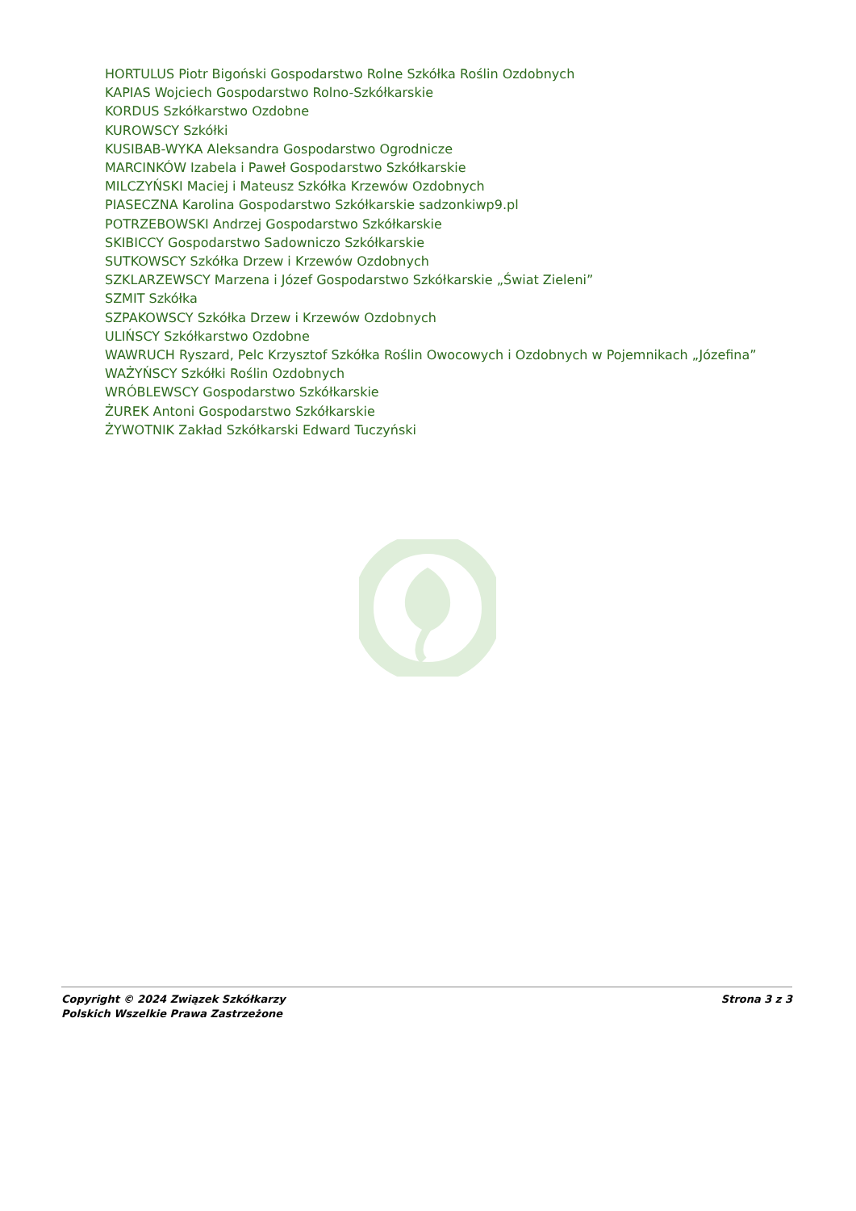HORTULUS Piotr Bigoński Gospodarstwo Rolne Szkółka Roślin Ozdobnych
KAPIAS Wojciech Gospodarstwo Rolno-Szkółkarskie
KORDUS Szkółkarstwo Ozdobne
KUROWSCY Szkółki
KUSIBAB-WYKA Aleksandra Gospodarstwo Ogrodnicze
MARCINKÓW Izabela i Paweł Gospodarstwo Szkółkarskie
MILCZYŃSKI Maciej i Mateusz Szkółka Krzewów Ozdobnych
PIASECZNA Karolina Gospodarstwo Szkółkarskie sadzonkiwp9.pl
POTRZEBOWSKI Andrzej Gospodarstwo Szkółkarskie
SKIBICCY Gospodarstwo Sadowniczo Szkółkarskie
SUTKOWSCY Szkółka Drzew i Krzewów Ozdobnych
SZKLARZEWSCY Marzena i Józef Gospodarstwo Szkółkarskie „Świat Zieleni”
SZMIT Szkółka
SZPAKOWSCY Szkółka Drzew i Krzewów Ozdobnych
ULIŃSCY Szkółkarstwo Ozdobne
WAWRUCH Ryszard, Pelc Krzysztof Szkółka Roślin Owocowych i Ozdobnych w Pojemnikach „Józefina”
WAŻYŃSCY Szkółki Roślin Ozdobnych
WRÓBLEWSCY Gospodarstwo Szkółkarskie
ŻUREK Antoni Gospodarstwo Szkółkarskie
ŻYWOTNIK Zakład Szkółkarski Edward Tuczyński
Copyright © 2024 Związek Szkółkarzy
Polskich Wszelkie Prawa Zastrzeżone
Strona 3 z 3